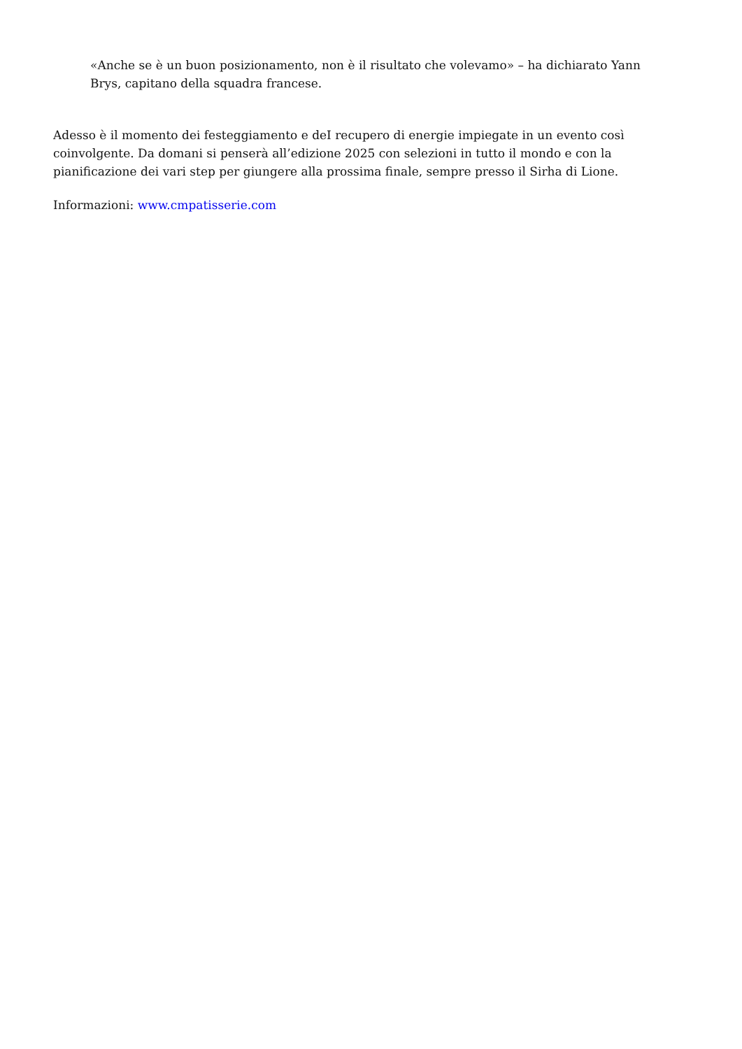«Anche se è un buon posizionamento, non è il risultato che volevamo» – ha dichiarato Yann Brys, capitano della squadra francese.
Adesso è il momento dei festeggiamento e deI recupero di energie impiegate in un evento così coinvolgente. Da domani si penserà all’edizione 2025 con selezioni in tutto il mondo e con la pianificazione dei vari step per giungere alla prossima finale, sempre presso il Sirha di Lione.
Informazioni: www.cmpatisserie.com